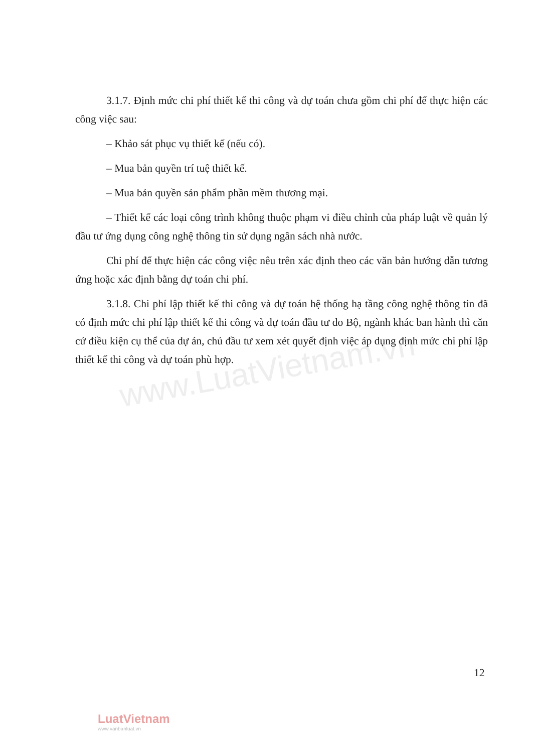www.LuatVietnam.vn
3.1.7. Định mức chi phí thiết kế thi công và dự toán chưa gồm chi phí để thực hiện các công việc sau:
– Khảo sát phục vụ thiết kế (nếu có).
– Mua bản quyền trí tuệ thiết kế.
– Mua bản quyền sản phẩm phần mềm thương mại.
– Thiết kế các loại công trình không thuộc phạm vi điều chỉnh của pháp luật về quản lý đầu tư ứng dụng công nghệ thông tin sử dụng ngân sách nhà nước.
Chi phí để thực hiện các công việc nêu trên xác định theo các văn bản hướng dẫn tương ứng hoặc xác định bằng dự toán chi phí.
3.1.8. Chi phí lập thiết kế thi công và dự toán hệ thống hạ tầng công nghệ thông tin đã có định mức chi phí lập thiết kế thi công và dự toán đầu tư do Bộ, ngành khác ban hành thì căn cứ điều kiện cụ thể của dự án, chủ đầu tư xem xét quyết định việc áp dụng định mức chi phí lập thiết kế thi công và dự toán phù hợp.
12
LuatVietnam
www.vanbanluat.vn